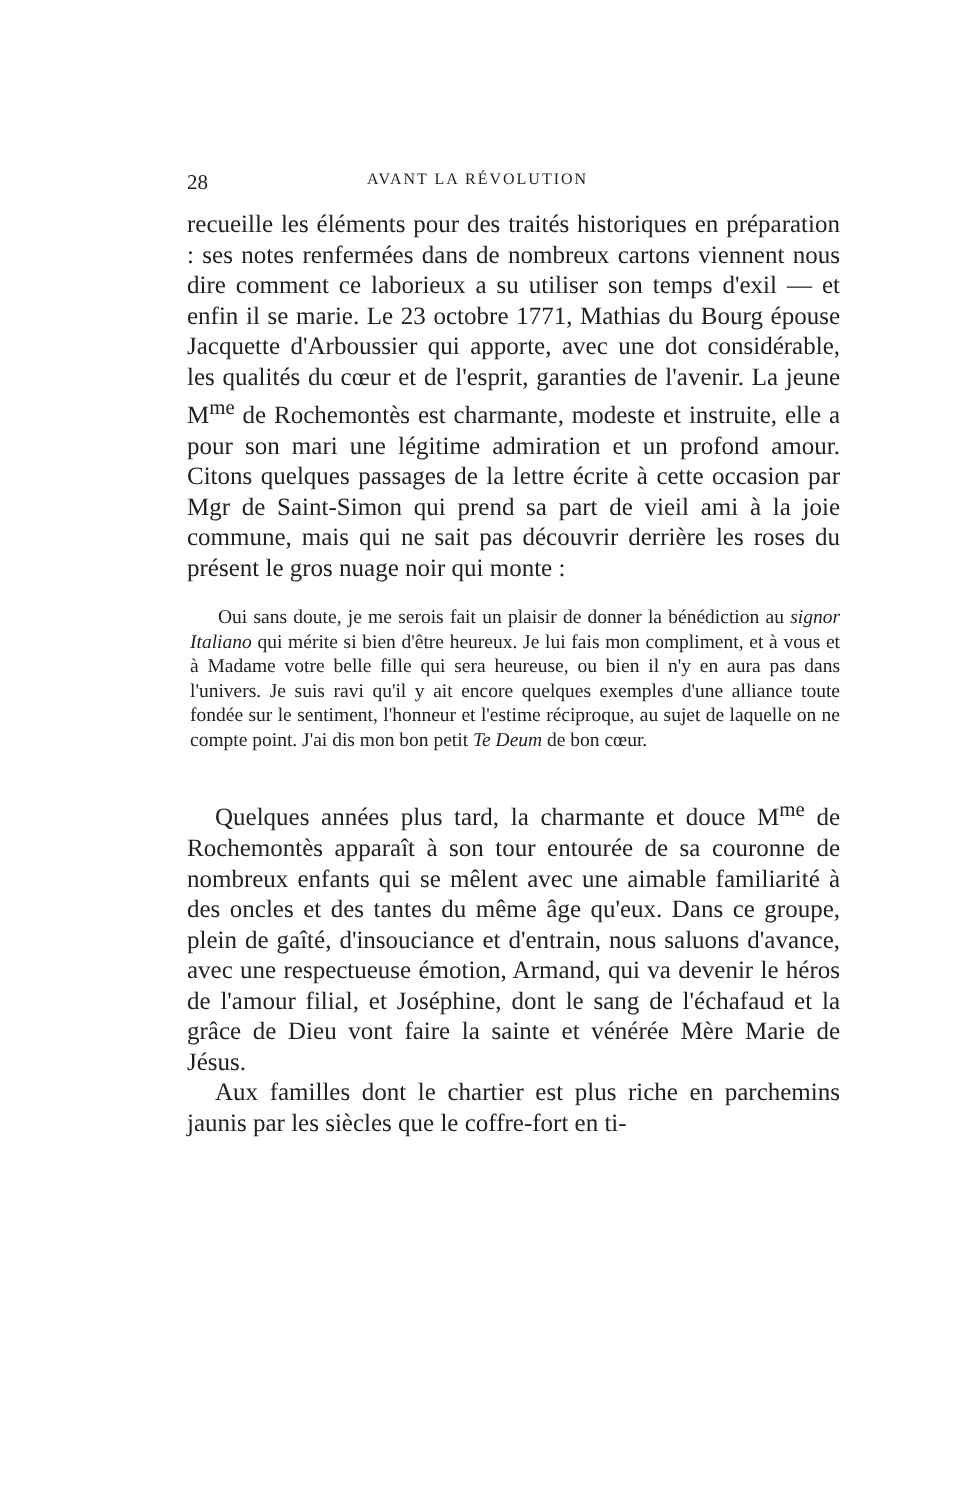28 AVANT LA RÉVOLUTION
recueille les éléments pour des traités historiques en préparation : ses notes renfermées dans de nombreux cartons viennent nous dire comment ce laborieux a su utiliser son temps d'exil — et enfin il se marie. Le 23 octobre 1771, Mathias du Bourg épouse Jacquette d'Arboussier qui apporte, avec une dot considérable, les qualités du cœur et de l'esprit, garanties de l'avenir. La jeune M<sup>me</sup> de Rochemontès est charmante, modeste et instruite, elle a pour son mari une légitime admiration et un profond amour. Citons quelques passages de la lettre écrite à cette occasion par Mgr de Saint-Simon qui prend sa part de vieil ami à la joie commune, mais qui ne sait pas découvrir derrière les roses du présent le gros nuage noir qui monte :
Oui sans doute, je me serois fait un plaisir de donner la bénédiction au signor Italiano qui mérite si bien d'être heureux. Je lui fais mon compliment, et à vous et à Madame votre belle fille qui sera heureuse, ou bien il n'y en aura pas dans l'univers. Je suis ravi qu'il y ait encore quelques exemples d'une alliance toute fondée sur le sentiment, l'honneur et l'estime réciproque, au sujet de laquelle on ne compte point. J'ai dis mon bon petit Te Deum de bon cœur.
Quelques années plus tard, la charmante et douce M<sup>me</sup> de Rochemontès apparaît à son tour entourée de sa couronne de nombreux enfants qui se mêlent avec une aimable familiarité à des oncles et des tantes du même âge qu'eux. Dans ce groupe, plein de gaîté, d'insouciance et d'entrain, nous saluons d'avance, avec une respectueuse émotion, Armand, qui va devenir le héros de l'amour filial, et Joséphine, dont le sang de l'échafaud et la grâce de Dieu vont faire la sainte et vénérée Mère Marie de Jésus.
Aux familles dont le chartier est plus riche en parchemins jaunis par les siècles que le coffre-fort en ti-